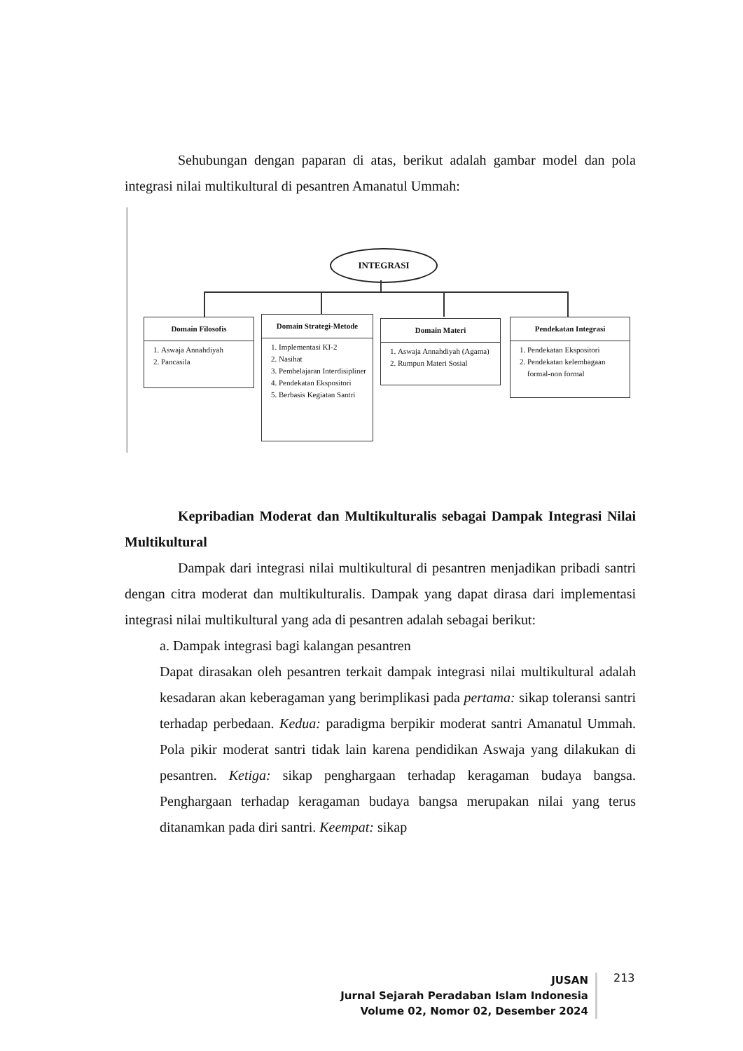Sehubungan dengan paparan di atas, berikut adalah gambar model dan pola integrasi nilai multikultural di pesantren Amanatul Ummah:
INTEGRASI
Domain Filosofis
1. Aswaja Annahdiyah
2. Pancasila
Domain Strategi-Metode
1. Implementasi KI-2
2. Nasihat
3. Pembelajaran Interdisipliner
4. Pendekatan Ekspositori
5. Berbasis Kegiatan Santri
Domain Materi
1. Aswaja Annahdiyah (Agama)
2. Rumpun Materi Sosial
Pendekatan Integrasi
1. Pendekatan Ekspositori
2. Pendekatan kelembagaan formal-non formal
Kepribadian Moderat dan Multikulturalis sebagai Dampak Integrasi Nilai Multikultural
Dampak dari integrasi nilai multikultural di pesantren menjadikan pribadi santri dengan citra moderat dan multikulturalis. Dampak yang dapat dirasa dari implementasi integrasi nilai multikultural yang ada di pesantren adalah sebagai berikut:
a. Dampak integrasi bagi kalangan pesantren
Dapat dirasakan oleh pesantren terkait dampak integrasi nilai multikultural adalah kesadaran akan keberagaman yang berimplikasi pada pertama: sikap toleransi santri terhadap perbedaan. Kedua: paradigma berpikir moderat santri Amanatul Ummah. Pola pikir moderat santri tidak lain karena pendidikan Aswaja yang dilakukan di pesantren. Ketiga: sikap penghargaan terhadap keragaman budaya bangsa. Penghargaan terhadap keragaman budaya bangsa merupakan nilai yang terus ditanamkan pada diri santri. Keempat: sikap
JUSAN
Jurnal Sejarah Peradaban Islam Indonesia
Volume 02, Nomor 02, Desember 2024
213